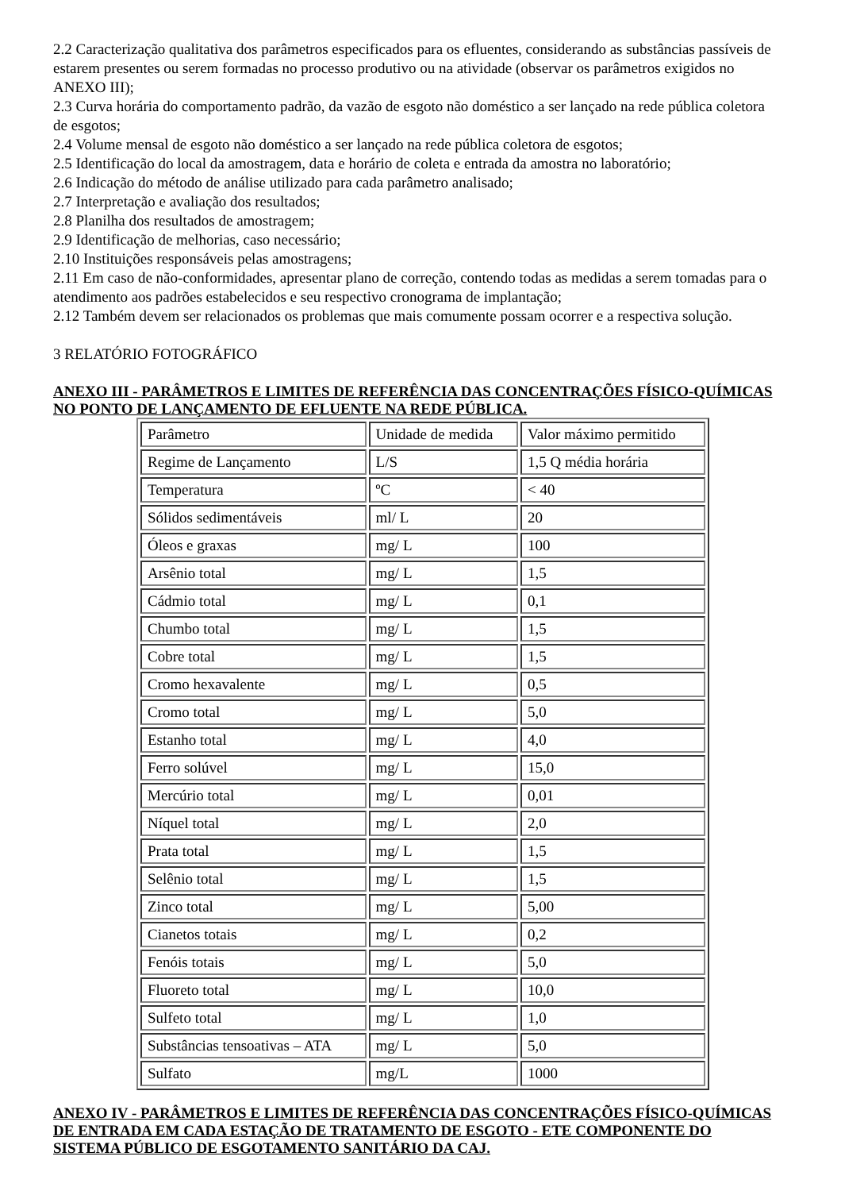2.2 Caracterização qualitativa dos parâmetros especificados para os efluentes, considerando as substâncias passíveis de estarem presentes ou serem formadas no processo produtivo ou na atividade (observar os parâmetros exigidos no ANEXO III);
2.3 Curva horária do comportamento padrão, da vazão de esgoto não doméstico a ser lançado na rede pública coletora de esgotos;
2.4 Volume mensal de esgoto não doméstico a ser lançado na rede pública coletora de esgotos;
2.5 Identificação do local da amostragem, data e horário de coleta e entrada da amostra no laboratório;
2.6 Indicação do método de análise utilizado para cada parâmetro analisado;
2.7 Interpretação e avaliação dos resultados;
2.8 Planilha dos resultados de amostragem;
2.9 Identificação de melhorias, caso necessário;
2.10 Instituições responsáveis pelas amostragens;
2.11 Em caso de não-conformidades, apresentar plano de correção, contendo todas as medidas a serem tomadas para o atendimento aos padrões estabelecidos e seu respectivo cronograma de implantação;
2.12 Também devem ser relacionados os problemas que mais comumente possam ocorrer e a respectiva solução.
3 RELATÓRIO FOTOGRÁFICO
ANEXO III - PARÂMETROS E LIMITES DE REFERÊNCIA DAS CONCENTRAÇÕES FÍSICO-QUÍMICAS NO PONTO DE LANÇAMENTO DE EFLUENTE NA REDE PÚBLICA.
| Parâmetro | Unidade de medida | Valor máximo permitido |
| Regime de Lançamento | L/S | 1,5 Q média horária |
| Temperatura | ºC | < 40 |
| Sólidos sedimentáveis | ml/ L | 20 |
| Óleos e graxas | mg/ L | 100 |
| Arsênio total | mg/ L | 1,5 |
| Cádmio total | mg/ L | 0,1 |
| Chumbo total | mg/ L | 1,5 |
| Cobre total | mg/ L | 1,5 |
| Cromo hexavalente | mg/ L | 0,5 |
| Cromo total | mg/ L | 5,0 |
| Estanho total | mg/ L | 4,0 |
| Ferro solúvel | mg/ L | 15,0 |
| Mercúrio total | mg/ L | 0,01 |
| Níquel total | mg/ L | 2,0 |
| Prata total | mg/ L | 1,5 |
| Selênio total | mg/ L | 1,5 |
| Zinco total | mg/ L | 5,00 |
| Cianetos totais | mg/ L | 0,2 |
| Fenóis totais | mg/ L | 5,0 |
| Fluoreto total | mg/ L | 10,0 |
| Sulfeto total | mg/ L | 1,0 |
| Substâncias tensoativas – ATA | mg/ L | 5,0 |
| Sulfato | mg/L | 1000 |
ANEXO IV - PARÂMETROS E LIMITES DE REFERÊNCIA DAS CONCENTRAÇÕES FÍSICO-QUÍMICAS DE ENTRADA EM CADA ESTAÇÃO DE TRATAMENTO DE ESGOTO - ETE COMPONENTE DO SISTEMA PÚBLICO DE ESGOTAMENTO SANITÁRIO DA CAJ.